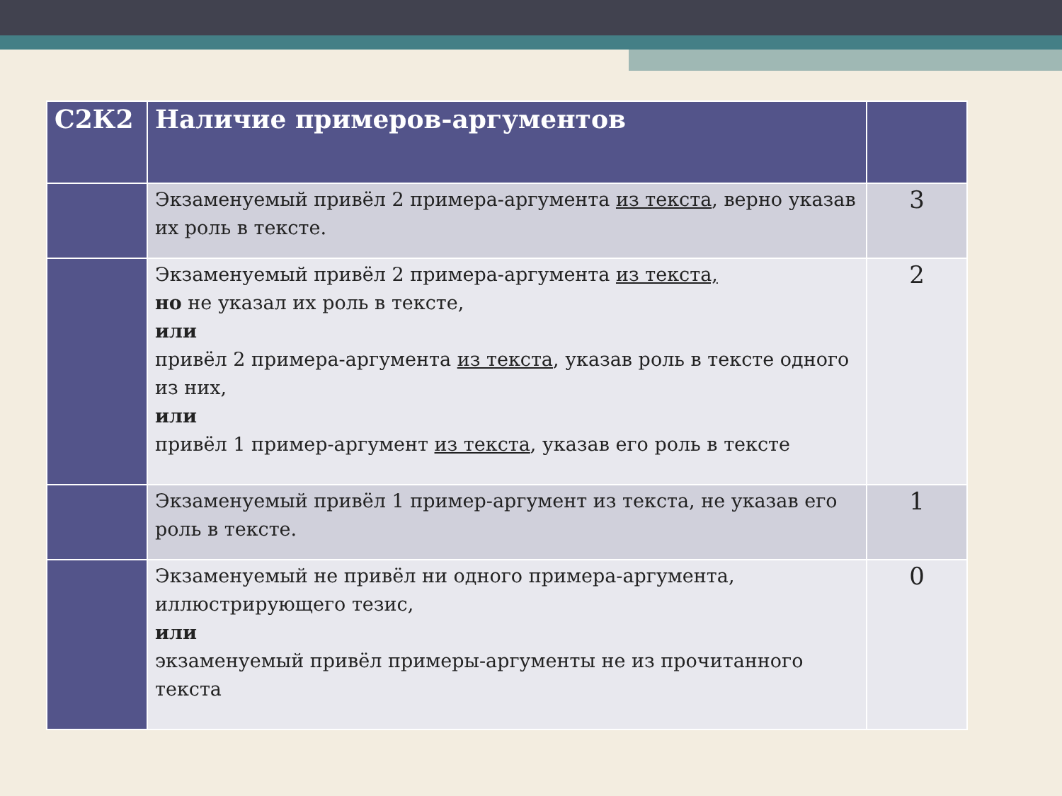| С2К2 | Наличие примеров-аргументов | |
| --- | --- | --- |
| | Экзаменуемый привёл 2 примера-аргумента из текста , верно указав их роль в тексте. | 3 |
| | Экзаменуемый привёл 2 примера-аргумента из текста, но не указал их роль в тексте, или привёл 2 примера-аргумента из текста , указав роль в тексте одного из них, или привёл 1 пример-аргумент из текста , указав его роль в тексте | 2 |
| | Экзаменуемый привёл 1 пример-аргумент из текста, не указав его роль в тексте. | 1 |
| | Экзаменуемый не привёл ни одного примера-аргумента, иллюстрирующего тезис, или экзаменуемый привёл примеры-аргументы не из прочитанного текста | 0 |